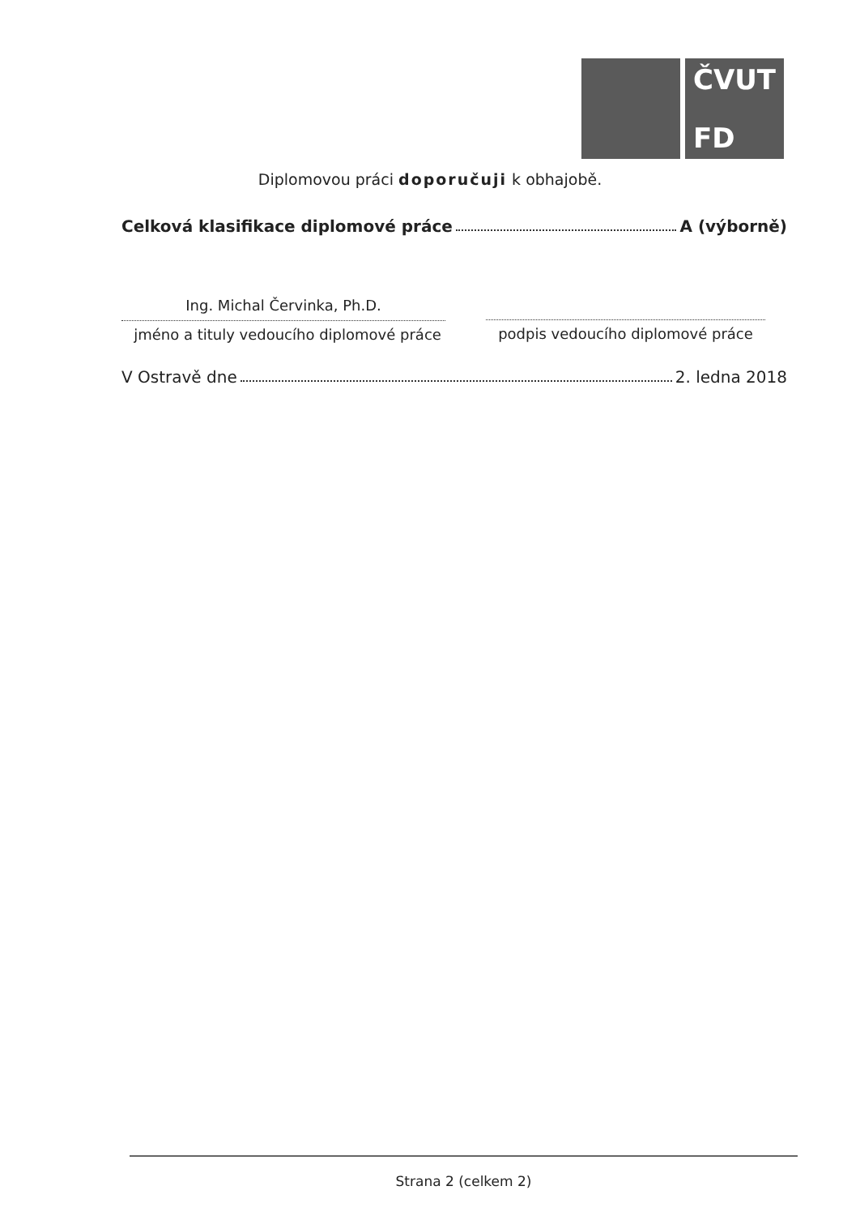ČVUT
FD
Diplomovou práci doporučuji k obhajobě.
Celková klasifikace diplomové práce A (výborně)
Ing. Michal Červinka, Ph.D.
jméno a tituly vedoucího diplomové práce
podpis vedoucího diplomové práce
V Ostravě dne 2. ledna 2018
Strana 2 (celkem 2)